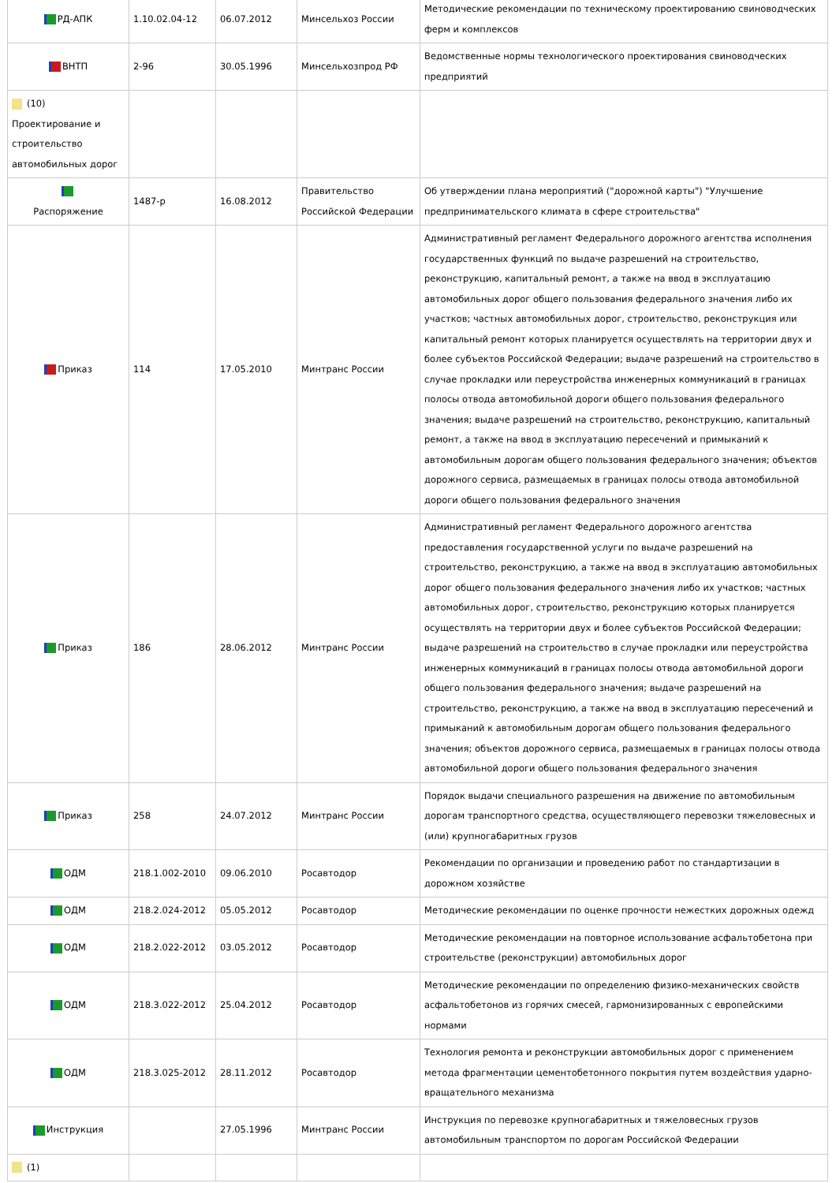| РД-АПК | 1.10.02.04-12 | 06.07.2012 | Минсельхоз России | Методические рекомендации по техническому проектированию свиноводческих ферм и комплексов |
| ВНТП | 2-96 | 30.05.1996 | Минсельхозпрод РФ | Ведомственные нормы технологического проектирования свиноводческих предприятий |
| (10) Проектирование и строительство автомобильных дорог | | | | |
| Распоряжение | 1487-р | 16.08.2012 | Правительство Российской Федерации | Об утверждении плана мероприятий ("дорожной карты") "Улучшение предпринимательского климата в сфере строительства" |
| Приказ | 114 | 17.05.2010 | Минтранс России | Административный регламент Федерального дорожного агентства исполнения государственных функций по выдаче разрешений на строительство, реконструкцию, капитальный ремонт, а также на ввод в эксплуатацию автомобильных дорог общего пользования федерального значения либо их участков; частных автомобильных дорог, строительство, реконструкция или капитальный ремонт которых планируется осуществлять на территории двух и более субъектов Российской Федерации; выдаче разрешений на строительство в случае прокладки или переустройства инженерных коммуникаций в границах полосы отвода автомобильной дороги общего пользования федерального значения; выдаче разрешений на строительство, реконструкцию, капитальный ремонт, а также на ввод в эксплуатацию пересечений и примыканий к автомобильным дорогам общего пользования федерального значения; объектов дорожного сервиса, размещаемых в границах полосы отвода автомобильной дороги общего пользования федерального значения |
| Приказ | 186 | 28.06.2012 | Минтранс России | Административный регламент Федерального дорожного агентства предоставления государственной услуги по выдаче разрешений на строительство, реконструкцию, а также на ввод в эксплуатацию автомобильных дорог общего пользования федерального значения либо их участков; частных автомобильных дорог, строительство, реконструкцию которых планируется осуществлять на территории двух и более субъектов Российской Федерации; выдаче разрешений на строительство в случае прокладки или переустройства инженерных коммуникаций в границах полосы отвода автомобильной дороги общего пользования федерального значения; выдаче разрешений на строительство, реконструкцию, а также на ввод в эксплуатацию пересечений и примыканий к автомобильным дорогам общего пользования федерального значения; объектов дорожного сервиса, размещаемых в границах полосы отвода автомобильной дороги общего пользования федерального значения |
| Приказ | 258 | 24.07.2012 | Минтранс России | Порядок выдачи специального разрешения на движение по автомобильным дорогам транспортного средства, осуществляющего перевозки тяжеловесных и (или) крупногабаритных грузов |
| ОДМ | 218.1.002-2010 | 09.06.2010 | Росавтодор | Рекомендации по организации и проведению работ по стандартизации в дорожном хозяйстве |
| ОДМ | 218.2.024-2012 | 05.05.2012 | Росавтодор | Методические рекомендации по оценке прочности нежестких дорожных одежд |
| ОДМ | 218.2.022-2012 | 03.05.2012 | Росавтодор | Методические рекомендации на повторное использование асфальтобетона при строительстве (реконструкции) автомобильных дорог |
| ОДМ | 218.3.022-2012 | 25.04.2012 | Росавтодор | Методические рекомендации по определению физико-механических свойств асфальтобетонов из горячих смесей, гармонизированных с европейскими нормами |
| ОДМ | 218.3.025-2012 | 28.11.2012 | Росавтодор | Технология ремонта и реконструкции автомобильных дорог с применением метода фрагментации цементобетонного покрытия путем воздействия ударно-вращательного механизма |
| Инструкция | | 27.05.1996 | Минтранс России | Инструкция по перевозке крупногабаритных и тяжеловесных грузов автомобильным транспортом по дорогам Российской Федерации |
| (1) | | | | |